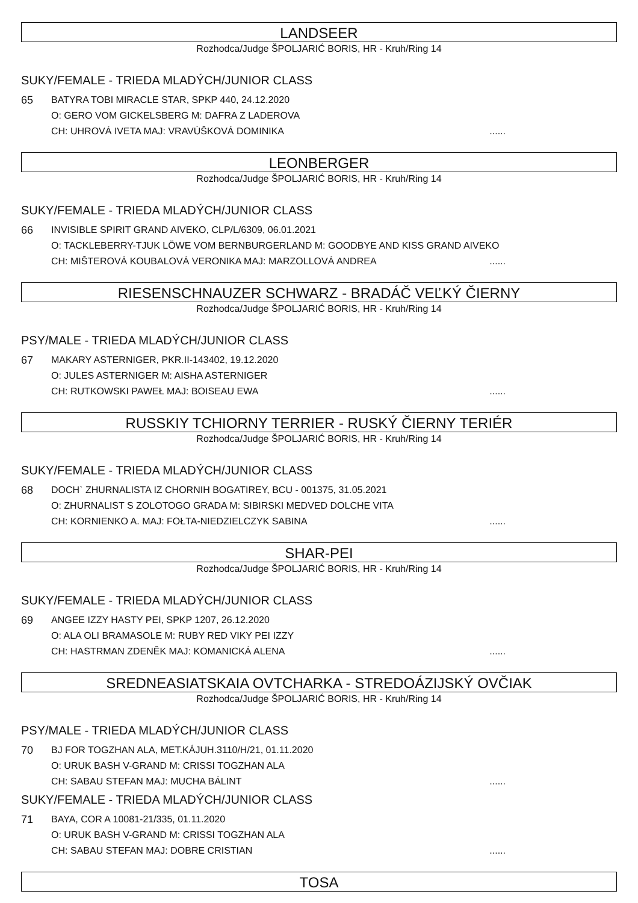LANDSEER
Rozhodca/Judge ŠPOLJARIĆ BORIS, HR - Kruh/Ring 14
SUKY/FEMALE - TRIEDA MLADÝCH/JUNIOR CLASS
65 BATYRA TOBI MIRACLE STAR, SPKP 440, 24.12.2020
O: GERO VOM GICKELSBERG M: DAFRA Z LADEROVA
CH: UHROVÁ IVETA MAJ: VRAVÚŠKOVÁ DOMINIKA......
LEONBERGER
Rozhodca/Judge ŠPOLJARIĆ BORIS, HR - Kruh/Ring 14
SUKY/FEMALE - TRIEDA MLADÝCH/JUNIOR CLASS
66 INVISIBLE SPIRIT GRAND AIVEKO, CLP/L/6309, 06.01.2021
O: TACKLEBERRY-TJUK LÖWE VOM BERNBURGERLAND M: GOODBYE AND KISS GRAND AIVEKO
CH: MIŠTEROVÁ KOUBALOVÁ VERONIKA MAJ: MARZOLLOVÁ ANDREA......
RIESENSCHNAUZER SCHWARZ - BRADÁČ VEĽKÝ ČIERNY
Rozhodca/Judge ŠPOLJARIĆ BORIS, HR - Kruh/Ring 14
PSY/MALE - TRIEDA MLADÝCH/JUNIOR CLASS
67 MAKARY ASTERNIGER, PKR.II-143402, 19.12.2020
O: JULES ASTERNIGER M: AISHA ASTERNIGER
CH: RUTKOWSKI PAWEŁ MAJ: BOISEAU EWA......
RUSSKIY TCHIORNY TERRIER - RUSKÝ ČIERNY TERIÉR
Rozhodca/Judge ŠPOLJARIĆ BORIS, HR - Kruh/Ring 14
SUKY/FEMALE - TRIEDA MLADÝCH/JUNIOR CLASS
68 DOCH` ZHURNALISTA IZ CHORNIH BOGATIREY, BCU - 001375, 31.05.2021
O: ZHURNALIST S ZOLOTOGO GRADA M: SIBIRSKI MEDVED DOLCHE VITA
CH: KORNIENKO A. MAJ: FOŁTA-NIEDZIELCZYK SABINA......
SHAR-PEI
Rozhodca/Judge ŠPOLJARIĆ BORIS, HR - Kruh/Ring 14
SUKY/FEMALE - TRIEDA MLADÝCH/JUNIOR CLASS
69 ANGEE IZZY HASTY PEI, SPKP 1207, 26.12.2020
O: ALA OLI BRAMASOLE M: RUBY RED VIKY PEI IZZY
CH: HASTRMAN ZDENĚK MAJ: KOMANICKÁ ALENA......
SREDNEASIATSKAIA OVTCHARKA - STREDOÁZIJSKÝ OVČIAK
Rozhodca/Judge ŠPOLJARIĆ BORIS, HR - Kruh/Ring 14
PSY/MALE - TRIEDA MLADÝCH/JUNIOR CLASS
70 BJ FOR TOGZHAN ALA, MET.KÁJUH.3110/H/21, 01.11.2020
O: URUK BASH V-GRAND M: CRISSI TOGZHAN ALA
CH: SABAU STEFAN MAJ: MUCHA BÁLINT......
SUKY/FEMALE - TRIEDA MLADÝCH/JUNIOR CLASS
71 BAYA, COR A 10081-21/335, 01.11.2020
O: URUK BASH V-GRAND M: CRISSI TOGZHAN ALA
CH: SABAU STEFAN MAJ: DOBRE CRISTIAN......
TOSA